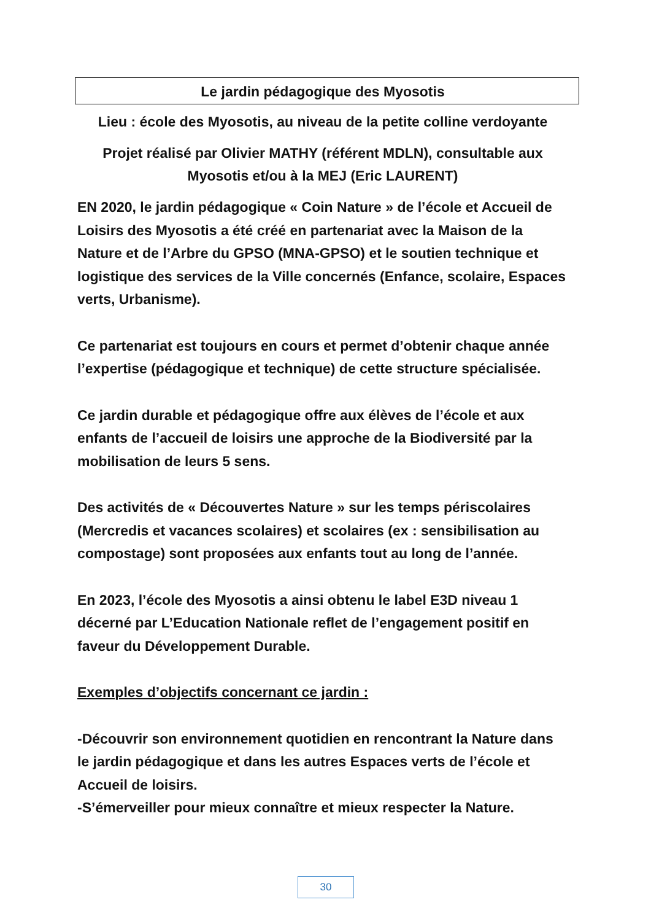Le jardin pédagogique des Myosotis
Lieu : école des Myosotis, au niveau de la petite colline verdoyante
Projet réalisé par Olivier MATHY (référent MDLN), consultable aux Myosotis et/ou à la MEJ (Eric LAURENT)
EN 2020, le jardin pédagogique « Coin Nature » de l’école et Accueil de Loisirs des Myosotis a été créé en partenariat avec la Maison de la Nature et de l’Arbre du GPSO (MNA-GPSO) et le soutien technique et logistique des services de la Ville concernés (Enfance, scolaire, Espaces verts, Urbanisme).
Ce partenariat est toujours en cours et permet d’obtenir chaque année l’expertise (pédagogique et technique) de cette structure spécialisée.
Ce jardin durable et pédagogique offre aux élèves de l’école et aux enfants de l’accueil de loisirs une approche de la Biodiversité par la mobilisation de leurs 5 sens.
Des activités de « Découvertes Nature » sur les temps périscolaires (Mercredis et vacances scolaires) et scolaires (ex : sensibilisation au compostage) sont proposées aux enfants tout au long de l’année.
En 2023, l’école des Myosotis a ainsi obtenu le label E3D niveau 1 décerné par L’Education Nationale reflet de l’engagement positif en faveur du Développement Durable.
Exemples d’objectifs concernant ce jardin :
-Découvrir son environnement quotidien en rencontrant la Nature dans le jardin pédagogique et dans les autres Espaces verts de l’école et Accueil de loisirs.
-S’émerveiller pour mieux connaître et mieux respecter la Nature.
30